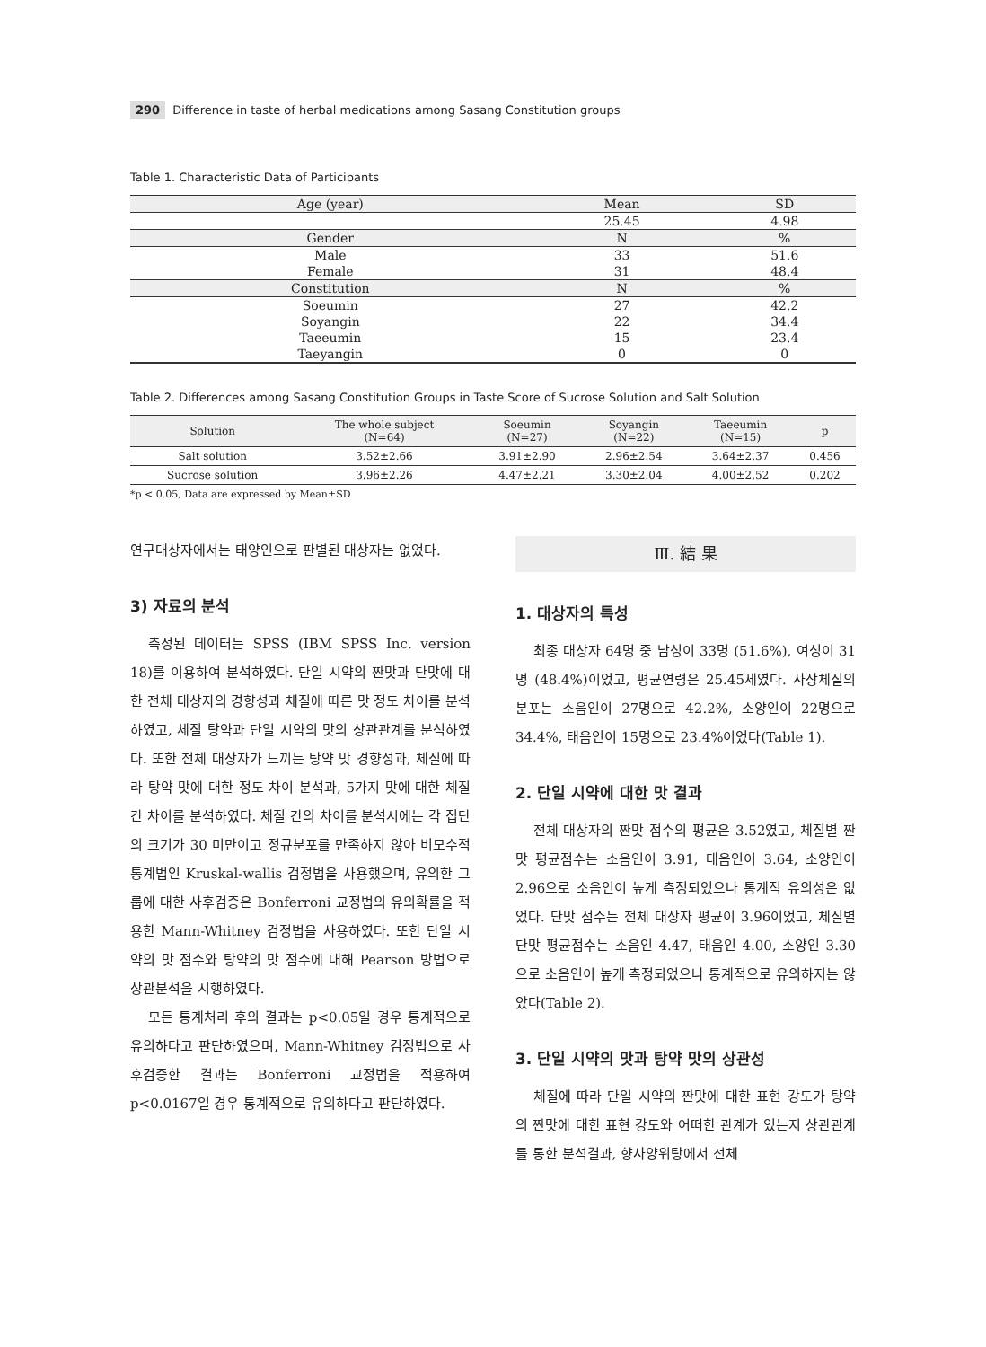290 Difference in taste of herbal medications among Sasang Constitution groups
Table 1. Characteristic Data of Participants
| Age (year) | Mean | SD |
| | 25.45 | 4.98 |
| Gender | N | % |
| Male | 33 | 51.6 |
| Female | 31 | 48.4 |
| Constitution | N | % |
| Soeumin | 27 | 42.2 |
| Soyangin | 22 | 34.4 |
| Taeeumin | 15 | 23.4 |
| Taeyangin | 0 | 0 |
Table 2. Differences among Sasang Constitution Groups in Taste Score of Sucrose Solution and Salt Solution
| Solution | The whole subject (N=64) | Soeumin (N=27) | Soyangin (N=22) | Taeeumin (N=15) | p |
| --- | --- | --- | --- | --- | --- |
| Salt solution | 3.52±2.66 | 3.91±2.90 | 2.96±2.54 | 3.64±2.37 | 0.456 |
| Sucrose solution | 3.96±2.26 | 4.47±2.21 | 3.30±2.04 | 4.00±2.52 | 0.202 |
*p < 0.05, Data are expressed by Mean±SD
연구대상자에서는 태양인으로 판별된 대상자는 없었다.
3) 자료의 분석
측정된 데이터는 SPSS (IBM SPSS Inc. version 18)를 이용하여 분석하였다. 단일 시약의 짠맛과 단맛에 대한 전체 대상자의 경향성과 체질에 따른 맛 정도 차이를 분석하였고, 체질 탕약과 단일 시약의 맛의 상관관계를 분석하였다. 또한 전체 대상자가 느끼는 탕약 맛 경향성과, 체질에 따라 탕약 맛에 대한 정도 차이 분석과, 5가지 맛에 대한 체질 간 차이를 분석하였다. 체질 간의 차이를 분석시에는 각 집단의 크기가 30 미만이고 정규분포를 만족하지 않아 비모수적 통계법인 Kruskal-wallis 검정법을 사용했으며, 유의한 그룹에 대한 사후검증은 Bonferroni 교정법의 유의확률을 적용한 Mann-Whitney 검정법을 사용하였다. 또한 단일 시약의 맛 점수와 탕약의 맛 점수에 대해 Pearson 방법으로 상관분석을 시행하였다.
모든 통계처리 후의 결과는 p<0.05일 경우 통계적으로 유의하다고 판단하였으며, Mann-Whitney 검정법으로 사후검증한 결과는 Bonferroni 교정법을 적용하여 p<0.0167일 경우 통계적으로 유의하다고 판단하였다.
Ⅲ. 結 果
1. 대상자의 특성
최종 대상자 64명 중 남성이 33명 (51.6%), 여성이 31명 (48.4%)이었고, 평균연령은 25.45세였다. 사상체질의 분포는 소음인이 27명으로 42.2%, 소양인이 22명으로 34.4%, 태음인이 15명으로 23.4%이었다(Table 1).
2. 단일 시약에 대한 맛 결과
전체 대상자의 짠맛 점수의 평균은 3.52였고, 체질별 짠맛 평균점수는 소음인이 3.91, 태음인이 3.64, 소양인이 2.96으로 소음인이 높게 측정되었으나 통계적 유의성은 없었다. 단맛 점수는 전체 대상자 평균이 3.96이었고, 체질별 단맛 평균점수는 소음인 4.47, 태음인 4.00, 소양인 3.30으로 소음인이 높게 측정되었으나 통계적으로 유의하지는 않았다(Table 2).
3. 단일 시약의 맛과 탕약 맛의 상관성
체질에 따라 단일 시약의 짠맛에 대한 표현 강도가 탕약의 짠맛에 대한 표현 강도와 어떠한 관계가 있는지 상관관계를 통한 분석결과, 향사양위탕에서 전체